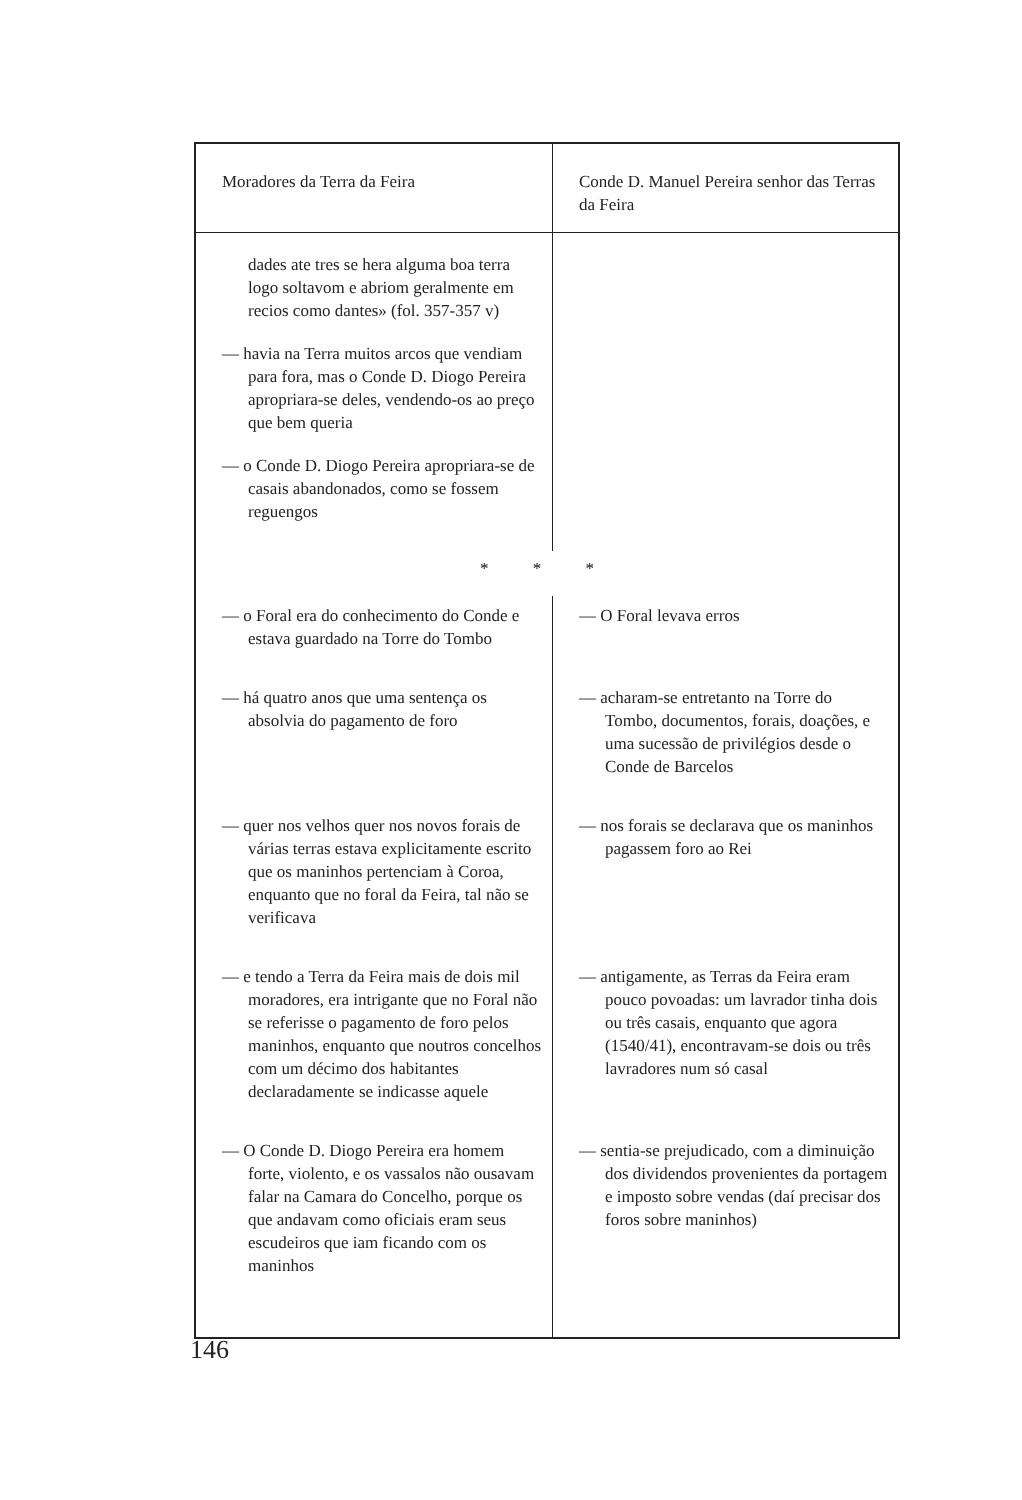| Moradores da Terra da Feira | Conde D. Manuel Pereira senhor das Terras da Feira |
| --- | --- |
| dades ate tres se hera alguma boa terra logo soltavom e abriom geralmente em recios como dantes» (fol. 357-357 v) — havia na Terra muitos arcos que vendiam para fora, mas o Conde D. Diogo Pereira apropriara-se deles, vendendo-os ao preço que bem queria — o Conde D. Diogo Pereira apropriara-se de casais abandonados, como se fossem reguengos | |
| * * * | |
| — o Foral era do conhecimento do Conde e estava guardado na Torre do Tombo | — O Foral levava erros |
| — há quatro anos que uma sentença os absolvia do pagamento de foro | — acharam-se entretanto na Torre do Tombo, documentos, forais, doações, e uma sucessão de privilégios desde o Conde de Barcelos |
| — quer nos velhos quer nos novos forais de várias terras estava explicitamente escrito que os maninhos pertenciam à Coroa, enquanto que no foral da Feira, tal não se verificava | — nos forais se declarava que os maninhos pagassem foro ao Rei |
| — e tendo a Terra da Feira mais de dois mil moradores, era intrigante que no Foral não se referisse o pagamento de foro pelos maninhos, enquanto que noutros concelhos com um décimo dos habitantes declaradamente se indicasse aquele | — antigamente, as Terras da Feira eram pouco povoadas: um lavrador tinha dois ou três casais, enquanto que agora (1540/41), encontravam-se dois ou três lavradores num só casal |
| — O Conde D. Diogo Pereira era homem forte, violento, e os vassalos não ousavam falar na Camara do Concelho, porque os que andavam como oficiais eram seus escudeiros que iam ficando com os maninhos | — sentia-se prejudicado, com a diminuição dos dividendos provenientes da portagem e imposto sobre vendas (daí precisar dos foros sobre maninhos) |
146